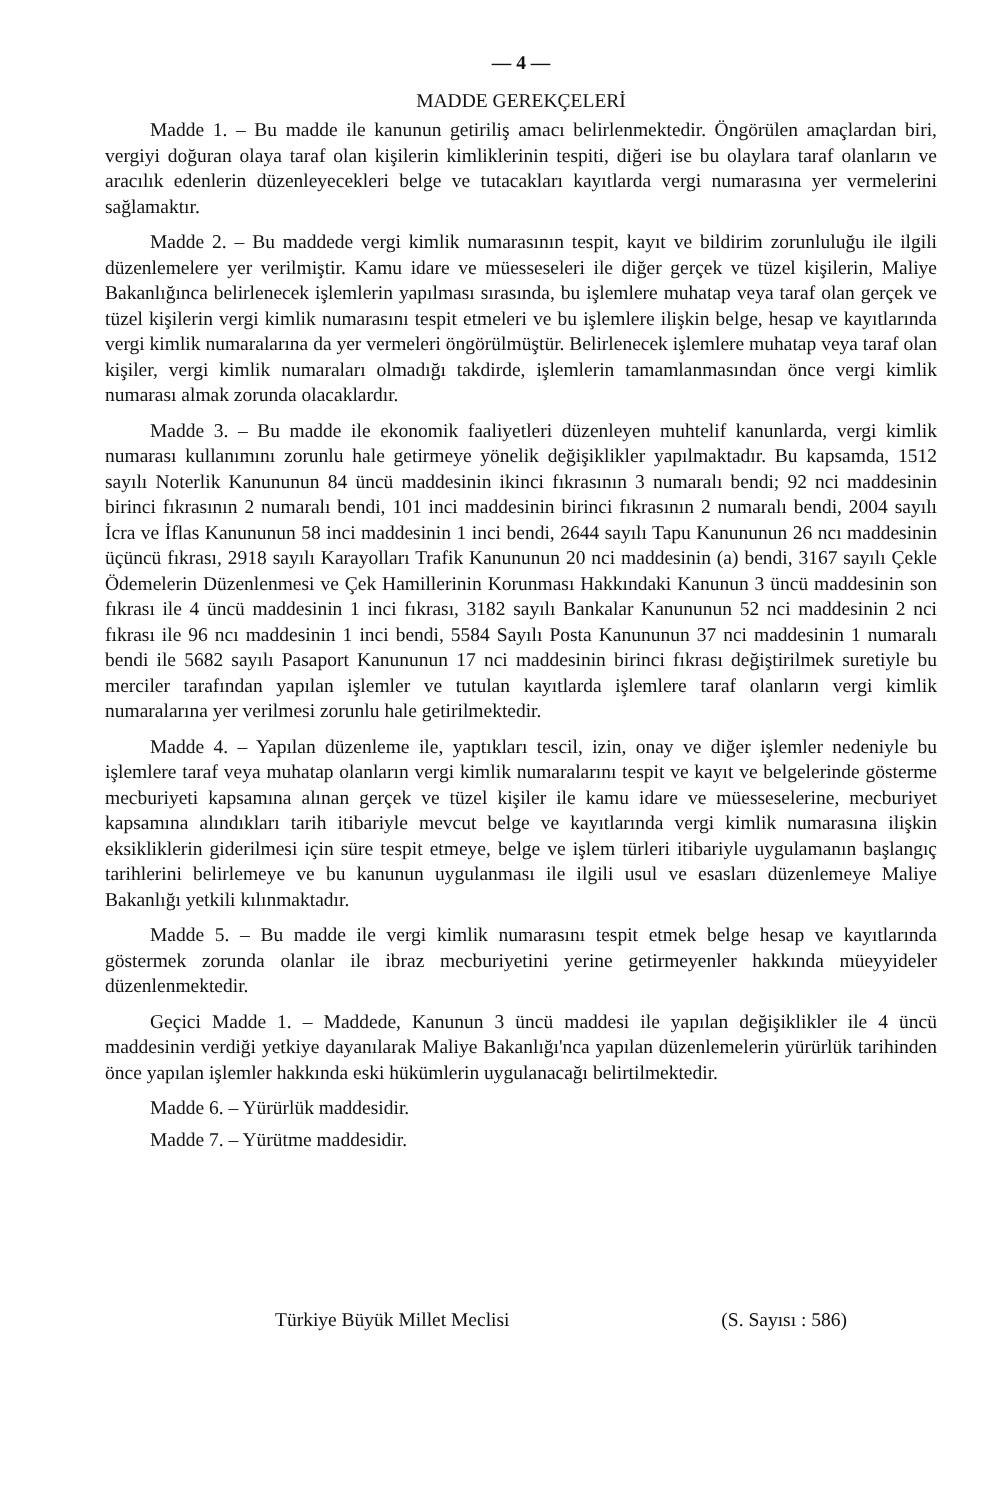— 4 —
MADDE GEREKÇELERİ
Madde 1. – Bu madde ile kanunun getiriliş amacı belirlenmektedir. Öngörülen amaçlardan biri, vergiyi doğuran olaya taraf olan kişilerin kimliklerinin tespiti, diğeri ise bu olaylara taraf olanların ve aracılık edenlerin düzenleyecekleri belge ve tutacakları kayıtlarda vergi numarasına yer vermelerini sağlamaktır.
Madde 2. – Bu maddede vergi kimlik numarasının tespit, kayıt ve bildirim zorunluluğu ile ilgili düzenlemelere yer verilmiştir. Kamu idare ve müesseseleri ile diğer gerçek ve tüzel kişilerin, Maliye Bakanlığınca belirlenecek işlemlerin yapılması sırasında, bu işlemlere muhatap veya taraf olan gerçek ve tüzel kişilerin vergi kimlik numarasını tespit etmeleri ve bu işlemlere ilişkin belge, hesap ve kayıtlarında vergi kimlik numaralarına da yer vermeleri öngörülmüştür. Belirlenecek işlemlere muhatap veya taraf olan kişiler, vergi kimlik numaraları olmadığı takdirde, işlemlerin tamamlanmasından önce vergi kimlik numarası almak zorunda olacaklardır.
Madde 3. – Bu madde ile ekonomik faaliyetleri düzenleyen muhtelif kanunlarda, vergi kimlik numarası kullanımını zorunlu hale getirmeye yönelik değişiklikler yapılmaktadır. Bu kapsamda, 1512 sayılı Noterlik Kanununun 84 üncü maddesinin ikinci fıkrasının 3 numaralı bendi; 92 nci maddesinin birinci fıkrasının 2 numaralı bendi, 101 inci maddesinin birinci fıkrasının 2 numaralı bendi, 2004 sayılı İcra ve İflas Kanununun 58 inci maddesinin 1 inci bendi, 2644 sayılı Tapu Kanununun 26 ncı maddesinin üçüncü fıkrası, 2918 sayılı Karayolları Trafik Kanununun 20 nci maddesinin (a) bendi, 3167 sayılı Çekle Ödemelerin Düzenlenmesi ve Çek Hamillerinin Korunması Hakkındaki Kanunun 3 üncü maddesinin son fıkrası ile 4 üncü maddesinin 1 inci fıkrası, 3182 sayılı Bankalar Kanununun 52 nci maddesinin 2 nci fıkrası ile 96 ncı maddesinin 1 inci bendi, 5584 Sayılı Posta Kanununun 37 nci maddesinin 1 numaralı bendi ile 5682 sayılı Pasaport Kanununun 17 nci maddesinin birinci fıkrası değiştirilmek suretiyle bu merciler tarafından yapılan işlemler ve tutulan kayıtlarda işlemlere taraf olanların vergi kimlik numaralarına yer verilmesi zorunlu hale getirilmektedir.
Madde 4. – Yapılan düzenleme ile, yaptıkları tescil, izin, onay ve diğer işlemler nedeniyle bu işlemlere taraf veya muhatap olanların vergi kimlik numaralarını tespit ve kayıt ve belgelerinde gösterme mecburiyeti kapsamına alınan gerçek ve tüzel kişiler ile kamu idare ve müesseselerine, mecburiyet kapsamına alındıkları tarih itibariyle mevcut belge ve kayıtlarında vergi kimlik numarasına ilişkin eksikliklerin giderilmesi için süre tespit etmeye, belge ve işlem türleri itibariyle uygulamanın başlangıç tarihlerini belirlemeye ve bu kanunun uygulanması ile ilgili usul ve esasları düzenlemeye Maliye Bakanlığı yetkili kılınmaktadır.
Madde 5. – Bu madde ile vergi kimlik numarasını tespit etmek belge hesap ve kayıtlarında göstermek zorunda olanlar ile ibraz mecburiyetini yerine getirmeyenler hakkında müeyyideler düzenlenmektedir.
Geçici Madde 1. – Maddede, Kanunun 3 üncü maddesi ile yapılan değişiklikler ile 4 üncü maddesinin verdiği yetkiye dayanılarak Maliye Bakanlığı'nca yapılan düzenlemelerin yürürlük tarihinden önce yapılan işlemler hakkında eski hükümlerin uygulanacağı belirtilmektedir.
Madde 6. – Yürürlük maddesidir.
Madde 7. – Yürütme maddesidir.
Türkiye Büyük Millet Meclisi (S. Sayısı : 586)